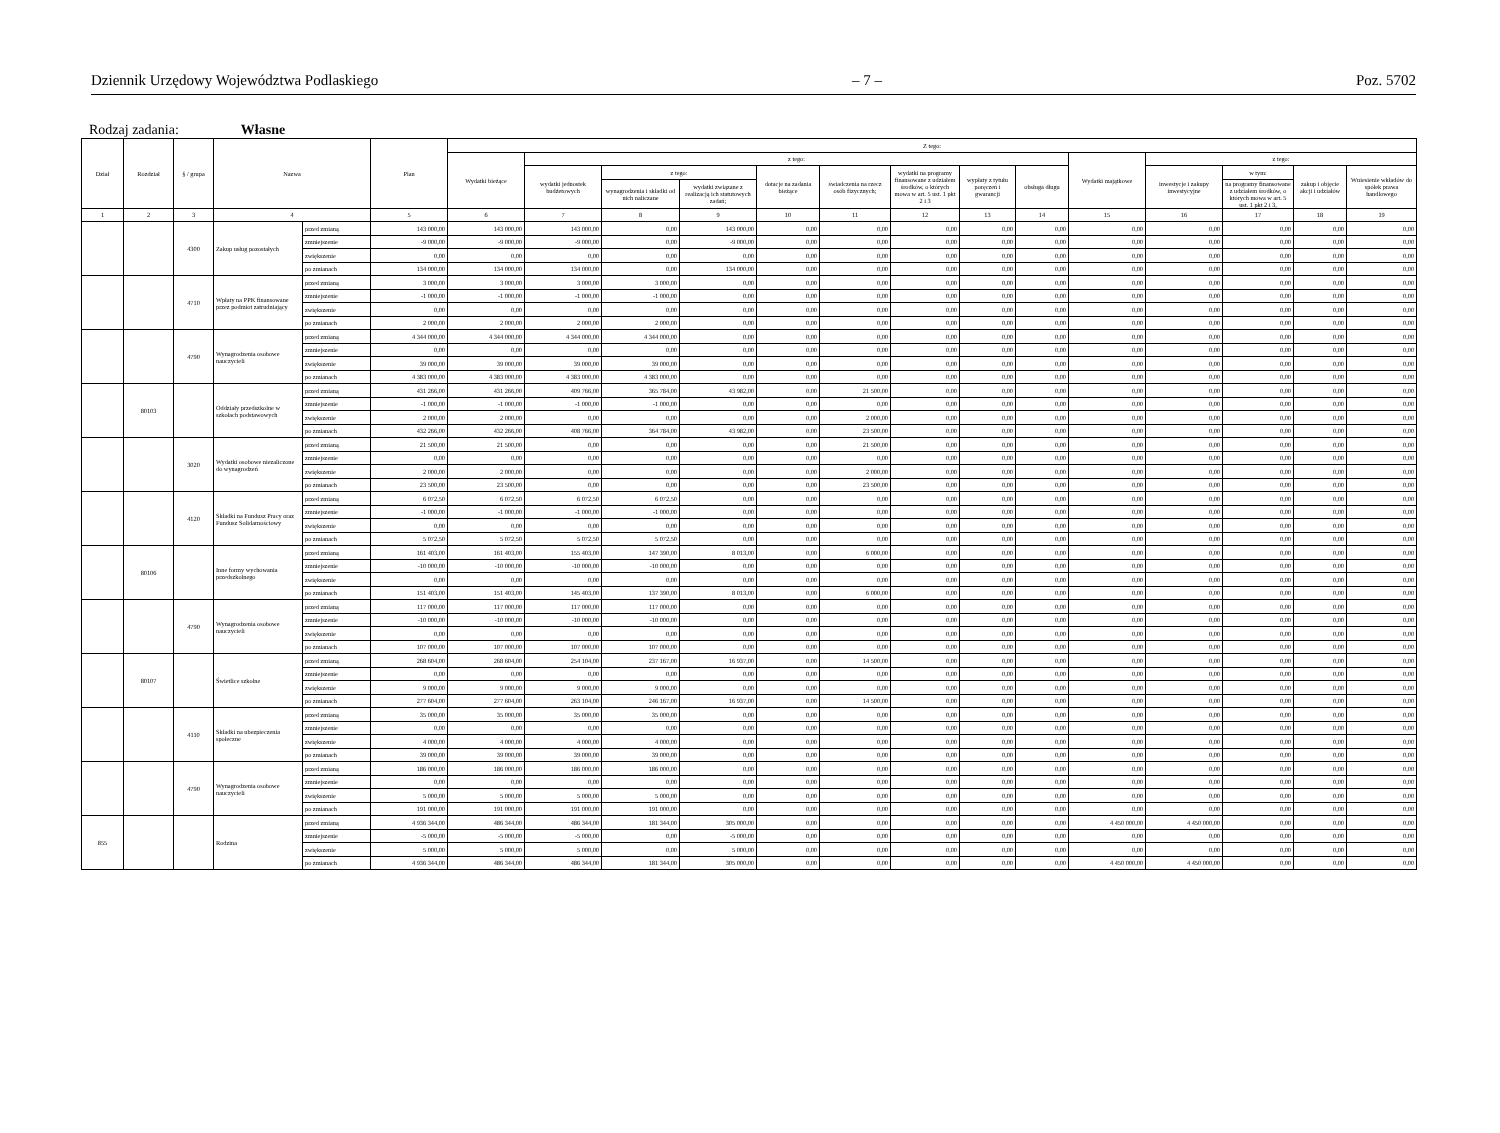Dziennik Urzędowy Województwa Podlaskiego – 7 – Poz. 5702
Rodzaj zadania: Własne
| Dział | Rozdział | § / grupa | Nazwa | | Plan | Z tego: | | | | | | | | | | | | | |
| --- | --- | --- | --- | --- | --- | --- | --- | --- | --- | --- | --- | --- | --- | --- | --- | --- | --- | --- | --- |
| | | | | | | Wydatki bieżące | z tego: | | | | | | | | Wydatki majątkowe | z tego: | | | |
| | | | | | | | wydatki jednostek budżetowych | z tego: | | dotacje na zadania bieżące | świadczenia na rzecz osób fizycznych; | wydatki na programy finansowane z udziałem środków, o których mowa w art. 5 ust. 1 pkt 2 i 3 | wypłaty z tytułu poręczeń i gwarancji | obsługa długu | | inwestycje i zakupy inwestycyjne | w tym: | zakup i objęcie akcji i udziałów | Wniesienie wkładów do spółek prawa handlowego |
| | | | | | | | | wynagrodzenia i składki od nich naliczane | wydatki związane z realizacją ich statutowych zadań; | | | | | | | | na programy finansowane z udziałem środków, o których mowa w art. 5 ust. 1 pkt 2 i 3, | | |
| 1 | 2 | 3 | 4 | | 5 | 6 | 7 | 8 | 9 | 10 | 11 | 12 | 13 | 14 | 15 | 16 | 17 | 18 | 19 |
| | | 4300 | Zakup usług pozostałych | przed zmianą | 143 000,00 | 143 000,00 | 143 000,00 | 0,00 | 143 000,00 | 0,00 | 0,00 | 0,00 | 0,00 | 0,00 | 0,00 | 0,00 | 0,00 | 0,00 | 0,00 |
| | | | | zmniejszenie | -9 000,00 | -9 000,00 | -9 000,00 | 0,00 | -9 000,00 | 0,00 | 0,00 | 0,00 | 0,00 | 0,00 | 0,00 | 0,00 | 0,00 | 0,00 | 0,00 |
| | | | | zwiększenie | 0,00 | 0,00 | 0,00 | 0,00 | 0,00 | 0,00 | 0,00 | 0,00 | 0,00 | 0,00 | 0,00 | 0,00 | 0,00 | 0,00 | 0,00 |
| | | | | po zmianach | 134 000,00 | 134 000,00 | 134 000,00 | 0,00 | 134 000,00 | 0,00 | 0,00 | 0,00 | 0,00 | 0,00 | 0,00 | 0,00 | 0,00 | 0,00 | 0,00 |
| | | 4710 | Wpłaty na PPK finansowane przez podmiot zatrudniający | przed zmianą | 3 000,00 | 3 000,00 | 3 000,00 | 3 000,00 | 0,00 | 0,00 | 0,00 | 0,00 | 0,00 | 0,00 | 0,00 | 0,00 | 0,00 | 0,00 | 0,00 |
| | | | | zmniejszenie | -1 000,00 | -1 000,00 | -1 000,00 | -1 000,00 | 0,00 | 0,00 | 0,00 | 0,00 | 0,00 | 0,00 | 0,00 | 0,00 | 0,00 | 0,00 | 0,00 |
| | | | | zwiększenie | 0,00 | 0,00 | 0,00 | 0,00 | 0,00 | 0,00 | 0,00 | 0,00 | 0,00 | 0,00 | 0,00 | 0,00 | 0,00 | 0,00 | 0,00 |
| | | | | po zmianach | 2 000,00 | 2 000,00 | 2 000,00 | 2 000,00 | 0,00 | 0,00 | 0,00 | 0,00 | 0,00 | 0,00 | 0,00 | 0,00 | 0,00 | 0,00 | 0,00 |
| | | 4790 | Wynagrodzenia osobowe nauczycieli | przed zmianą | 4 344 000,00 | 4 344 000,00 | 4 344 000,00 | 4 344 000,00 | 0,00 | 0,00 | 0,00 | 0,00 | 0,00 | 0,00 | 0,00 | 0,00 | 0,00 | 0,00 | 0,00 |
| | | | | zmniejszenie | 0,00 | 0,00 | 0,00 | 0,00 | 0,00 | 0,00 | 0,00 | 0,00 | 0,00 | 0,00 | 0,00 | 0,00 | 0,00 | 0,00 | 0,00 |
| | | | | zwiększenie | 39 000,00 | 39 000,00 | 39 000,00 | 39 000,00 | 0,00 | 0,00 | 0,00 | 0,00 | 0,00 | 0,00 | 0,00 | 0,00 | 0,00 | 0,00 | 0,00 |
| | | | | po zmianach | 4 383 000,00 | 4 383 000,00 | 4 383 000,00 | 4 383 000,00 | 0,00 | 0,00 | 0,00 | 0,00 | 0,00 | 0,00 | 0,00 | 0,00 | 0,00 | 0,00 | 0,00 |
| | 80103 | | Oddziały przedszkolne w szkołach podstawowych | przed zmianą | 431 266,00 | 431 266,00 | 409 766,00 | 365 784,00 | 43 982,00 | 0,00 | 21 500,00 | 0,00 | 0,00 | 0,00 | 0,00 | 0,00 | 0,00 | 0,00 | 0,00 |
| | | | | zmniejszenie | -1 000,00 | -1 000,00 | -1 000,00 | -1 000,00 | 0,00 | 0,00 | 0,00 | 0,00 | 0,00 | 0,00 | 0,00 | 0,00 | 0,00 | 0,00 | 0,00 |
| | | | | zwiększenie | 2 000,00 | 2 000,00 | 0,00 | 0,00 | 0,00 | 0,00 | 2 000,00 | 0,00 | 0,00 | 0,00 | 0,00 | 0,00 | 0,00 | 0,00 | 0,00 |
| | | | | po zmianach | 432 266,00 | 432 266,00 | 408 766,00 | 364 784,00 | 43 982,00 | 0,00 | 23 500,00 | 0,00 | 0,00 | 0,00 | 0,00 | 0,00 | 0,00 | 0,00 | 0,00 |
| | | 3020 | Wydatki osobowe niezaliczone do wynagrodzeń | przed zmianą | 21 500,00 | 21 500,00 | 0,00 | 0,00 | 0,00 | 0,00 | 21 500,00 | 0,00 | 0,00 | 0,00 | 0,00 | 0,00 | 0,00 | 0,00 | 0,00 |
| | | | | zmniejszenie | 0,00 | 0,00 | 0,00 | 0,00 | 0,00 | 0,00 | 0,00 | 0,00 | 0,00 | 0,00 | 0,00 | 0,00 | 0,00 | 0,00 | 0,00 |
| | | | | zwiększenie | 2 000,00 | 2 000,00 | 0,00 | 0,00 | 0,00 | 0,00 | 2 000,00 | 0,00 | 0,00 | 0,00 | 0,00 | 0,00 | 0,00 | 0,00 | 0,00 |
| | | | | po zmianach | 23 500,00 | 23 500,00 | 0,00 | 0,00 | 0,00 | 0,00 | 23 500,00 | 0,00 | 0,00 | 0,00 | 0,00 | 0,00 | 0,00 | 0,00 | 0,00 |
| | | 4120 | Składki na Fundusz Pracy oraz Fundusz Solidarnościowy | przed zmianą | 6 072,50 | 6 072,50 | 6 072,50 | 6 072,50 | 0,00 | 0,00 | 0,00 | 0,00 | 0,00 | 0,00 | 0,00 | 0,00 | 0,00 | 0,00 | 0,00 |
| | | | | zmniejszenie | -1 000,00 | -1 000,00 | -1 000,00 | -1 000,00 | 0,00 | 0,00 | 0,00 | 0,00 | 0,00 | 0,00 | 0,00 | 0,00 | 0,00 | 0,00 | 0,00 |
| | | | | zwiększenie | 0,00 | 0,00 | 0,00 | 0,00 | 0,00 | 0,00 | 0,00 | 0,00 | 0,00 | 0,00 | 0,00 | 0,00 | 0,00 | 0,00 | 0,00 |
| | | | | po zmianach | 5 072,50 | 5 072,50 | 5 072,50 | 5 072,50 | 0,00 | 0,00 | 0,00 | 0,00 | 0,00 | 0,00 | 0,00 | 0,00 | 0,00 | 0,00 | 0,00 |
| | 80106 | | Inne formy wychowania przedszkolnego | przed zmianą | 161 403,00 | 161 403,00 | 155 403,00 | 147 390,00 | 8 013,00 | 0,00 | 6 000,00 | 0,00 | 0,00 | 0,00 | 0,00 | 0,00 | 0,00 | 0,00 | 0,00 |
| | | | | zmniejszenie | -10 000,00 | -10 000,00 | -10 000,00 | -10 000,00 | 0,00 | 0,00 | 0,00 | 0,00 | 0,00 | 0,00 | 0,00 | 0,00 | 0,00 | 0,00 | 0,00 |
| | | | | zwiększenie | 0,00 | 0,00 | 0,00 | 0,00 | 0,00 | 0,00 | 0,00 | 0,00 | 0,00 | 0,00 | 0,00 | 0,00 | 0,00 | 0,00 | 0,00 |
| | | | | po zmianach | 151 403,00 | 151 403,00 | 145 403,00 | 137 390,00 | 8 013,00 | 0,00 | 6 000,00 | 0,00 | 0,00 | 0,00 | 0,00 | 0,00 | 0,00 | 0,00 | 0,00 |
| | | 4790 | Wynagrodzenia osobowe nauczycieli | przed zmianą | 117 000,00 | 117 000,00 | 117 000,00 | 117 000,00 | 0,00 | 0,00 | 0,00 | 0,00 | 0,00 | 0,00 | 0,00 | 0,00 | 0,00 | 0,00 | 0,00 |
| | | | | zmniejszenie | -10 000,00 | -10 000,00 | -10 000,00 | -10 000,00 | 0,00 | 0,00 | 0,00 | 0,00 | 0,00 | 0,00 | 0,00 | 0,00 | 0,00 | 0,00 | 0,00 |
| | | | | zwiększenie | 0,00 | 0,00 | 0,00 | 0,00 | 0,00 | 0,00 | 0,00 | 0,00 | 0,00 | 0,00 | 0,00 | 0,00 | 0,00 | 0,00 | 0,00 |
| | | | | po zmianach | 107 000,00 | 107 000,00 | 107 000,00 | 107 000,00 | 0,00 | 0,00 | 0,00 | 0,00 | 0,00 | 0,00 | 0,00 | 0,00 | 0,00 | 0,00 | 0,00 |
| | 80107 | | Świetlice szkolne | przed zmianą | 268 604,00 | 268 604,00 | 254 104,00 | 237 167,00 | 16 937,00 | 0,00 | 14 500,00 | 0,00 | 0,00 | 0,00 | 0,00 | 0,00 | 0,00 | 0,00 | 0,00 |
| | | | | zmniejszenie | 0,00 | 0,00 | 0,00 | 0,00 | 0,00 | 0,00 | 0,00 | 0,00 | 0,00 | 0,00 | 0,00 | 0,00 | 0,00 | 0,00 | 0,00 |
| | | | | zwiększenie | 9 000,00 | 9 000,00 | 9 000,00 | 9 000,00 | 0,00 | 0,00 | 0,00 | 0,00 | 0,00 | 0,00 | 0,00 | 0,00 | 0,00 | 0,00 | 0,00 |
| | | | | po zmianach | 277 604,00 | 277 604,00 | 263 104,00 | 246 167,00 | 16 937,00 | 0,00 | 14 500,00 | 0,00 | 0,00 | 0,00 | 0,00 | 0,00 | 0,00 | 0,00 | 0,00 |
| | | 4110 | Składki na ubezpieczenia społeczne | przed zmianą | 35 000,00 | 35 000,00 | 35 000,00 | 35 000,00 | 0,00 | 0,00 | 0,00 | 0,00 | 0,00 | 0,00 | 0,00 | 0,00 | 0,00 | 0,00 | 0,00 |
| | | | | zmniejszenie | 0,00 | 0,00 | 0,00 | 0,00 | 0,00 | 0,00 | 0,00 | 0,00 | 0,00 | 0,00 | 0,00 | 0,00 | 0,00 | 0,00 | 0,00 |
| | | | | zwiększenie | 4 000,00 | 4 000,00 | 4 000,00 | 4 000,00 | 0,00 | 0,00 | 0,00 | 0,00 | 0,00 | 0,00 | 0,00 | 0,00 | 0,00 | 0,00 | 0,00 |
| | | | | po zmianach | 39 000,00 | 39 000,00 | 39 000,00 | 39 000,00 | 0,00 | 0,00 | 0,00 | 0,00 | 0,00 | 0,00 | 0,00 | 0,00 | 0,00 | 0,00 | 0,00 |
| | | 4790 | Wynagrodzenia osobowe nauczycieli | przed zmianą | 186 000,00 | 186 000,00 | 186 000,00 | 186 000,00 | 0,00 | 0,00 | 0,00 | 0,00 | 0,00 | 0,00 | 0,00 | 0,00 | 0,00 | 0,00 | 0,00 |
| | | | | zmniejszenie | 0,00 | 0,00 | 0,00 | 0,00 | 0,00 | 0,00 | 0,00 | 0,00 | 0,00 | 0,00 | 0,00 | 0,00 | 0,00 | 0,00 | 0,00 |
| | | | | zwiększenie | 5 000,00 | 5 000,00 | 5 000,00 | 5 000,00 | 0,00 | 0,00 | 0,00 | 0,00 | 0,00 | 0,00 | 0,00 | 0,00 | 0,00 | 0,00 | 0,00 |
| | | | | po zmianach | 191 000,00 | 191 000,00 | 191 000,00 | 191 000,00 | 0,00 | 0,00 | 0,00 | 0,00 | 0,00 | 0,00 | 0,00 | 0,00 | 0,00 | 0,00 | 0,00 |
| 855 | | | Rodzina | przed zmianą | 4 936 344,00 | 486 344,00 | 486 344,00 | 181 344,00 | 305 000,00 | 0,00 | 0,00 | 0,00 | 0,00 | 0,00 | 4 450 000,00 | 4 450 000,00 | 0,00 | 0,00 | 0,00 |
| | | | | zmniejszenie | -5 000,00 | -5 000,00 | -5 000,00 | 0,00 | -5 000,00 | 0,00 | 0,00 | 0,00 | 0,00 | 0,00 | 0,00 | 0,00 | 0,00 | 0,00 | 0,00 |
| | | | | zwiększenie | 5 000,00 | 5 000,00 | 5 000,00 | 0,00 | 5 000,00 | 0,00 | 0,00 | 0,00 | 0,00 | 0,00 | 0,00 | 0,00 | 0,00 | 0,00 | 0,00 |
| | | | | po zmianach | 4 936 344,00 | 486 344,00 | 486 344,00 | 181 344,00 | 305 000,00 | 0,00 | 0,00 | 0,00 | 0,00 | 0,00 | 4 450 000,00 | 4 450 000,00 | 0,00 | 0,00 | 0,00 |